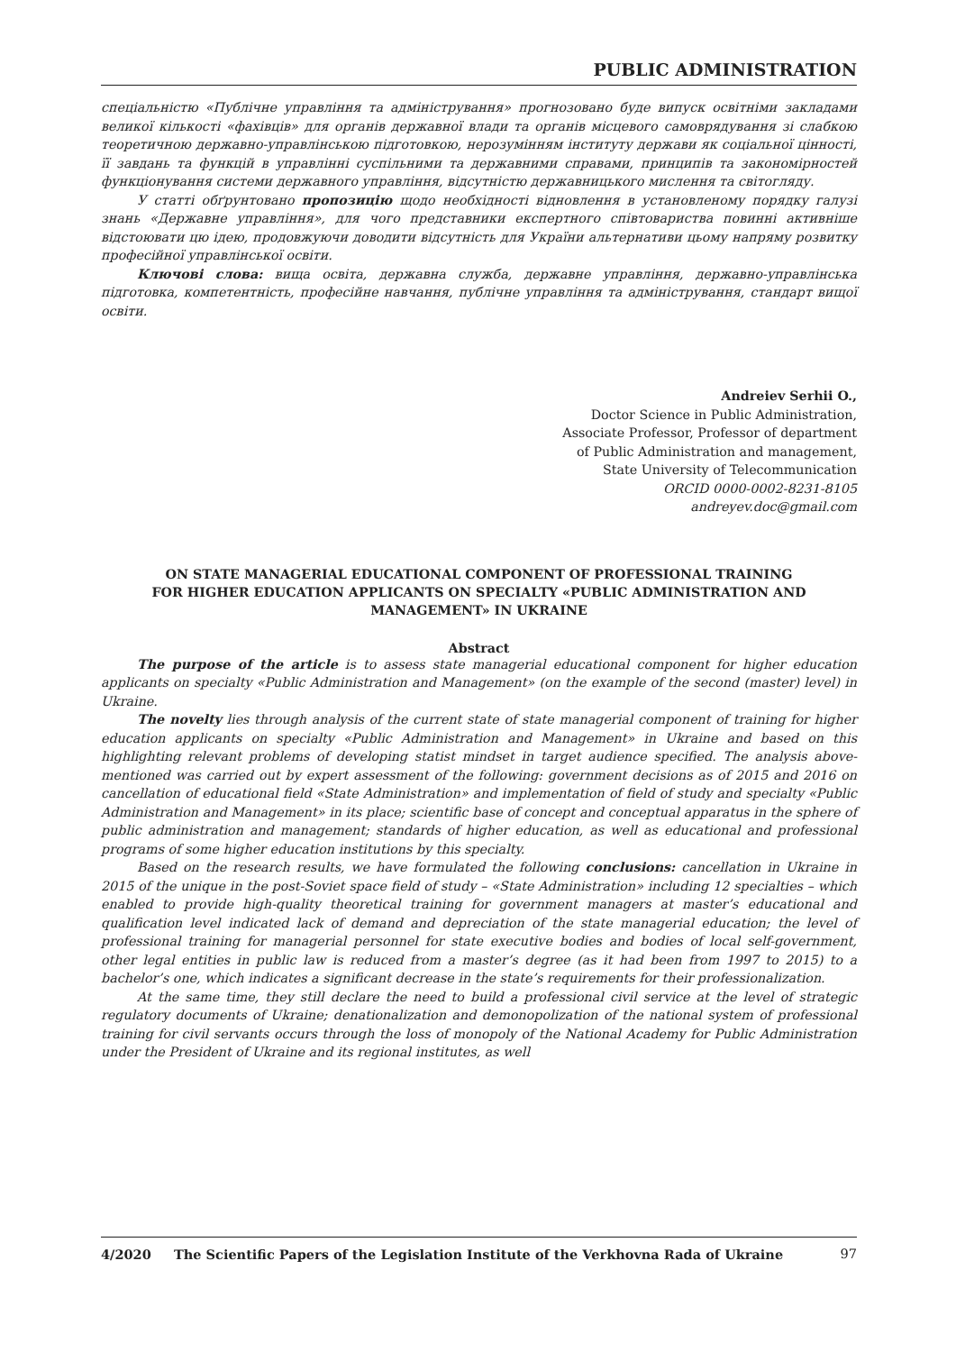PUBLIC ADMINISTRATION
спеціальністю «Публічне управління та адміністрування» прогнозовано буде випуск освітніми закладами великої кількості «фахівців» для органів державної влади та органів місцевого самоврядування зі слабкою теоретичною державно-управлінською підготовкою, нерозумінням інституту держави як соціальної цінності, її завдань та функцій в управлінні суспільними та державними справами, принципів та закономірностей функціонування системи державного управління, відсутністю державницького мислення та світогляду.
У статті обґрунтовано пропозицію щодо необхідності відновлення в установленому порядку галузі знань «Державне управління», для чого представники експертного співтовариства повинні активніше відстоювати цю ідею, продовжуючи доводити відсутність для України альтернативи цьому напряму розвитку професійної управлінської освіти.
Ключові слова: вища освіта, державна служба, державне управління, державно-управлінська підготовка, компетентність, професійне навчання, публічне управління та адміністрування, стандарт вищої освіти.
Andreiev Serhii O.,
Doctor Science in Public Administration,
Associate Professor, Professor of department
of Public Administration and management,
State University of Telecommunication
ORCID 0000-0002-8231-8105
andreyev.doc@gmail.com
ON STATE MANAGERIAL EDUCATIONAL COMPONENT OF PROFESSIONAL TRAINING
FOR HIGHER EDUCATION APPLICANTS ON SPECIALTY «PUBLIC ADMINISTRATION AND
MANAGEMENT» IN UKRAINE
Abstract
The purpose of the article is to assess state managerial educational component for higher education applicants on specialty «Public Administration and Management» (on the example of the second (master) level) in Ukraine.
The novelty lies through analysis of the current state of state managerial component of training for higher education applicants on specialty «Public Administration and Management» in Ukraine and based on this highlighting relevant problems of developing statist mindset in target audience specified. The analysis above-mentioned was carried out by expert assessment of the following: government decisions as of 2015 and 2016 on cancellation of educational field «State Administration» and implementation of field of study and specialty «Public Administration and Management» in its place; scientific base of concept and conceptual apparatus in the sphere of public administration and management; standards of higher education, as well as educational and professional programs of some higher education institutions by this specialty.
Based on the research results, we have formulated the following conclusions: cancellation in Ukraine in 2015 of the unique in the post-Soviet space field of study – «State Administration» including 12 specialties – which enabled to provide high-quality theoretical training for government managers at master’s educational and qualification level indicated lack of demand and depreciation of the state managerial education; the level of professional training for managerial personnel for state executive bodies and bodies of local self-government, other legal entities in public law is reduced from a master’s degree (as it had been from 1997 to 2015) to a bachelor’s one, which indicates a significant decrease in the state’s requirements for their professionalization.
At the same time, they still declare the need to build a professional civil service at the level of strategic regulatory documents of Ukraine; denationalization and demonopolization of the national system of professional training for civil servants occurs through the loss of monopoly of the National Academy for Public Administration under the President of Ukraine and its regional institutes, as well
4/2020 The Scientific Papers of the Legislation Institute of the Verkhovna Rada of Ukraine 97